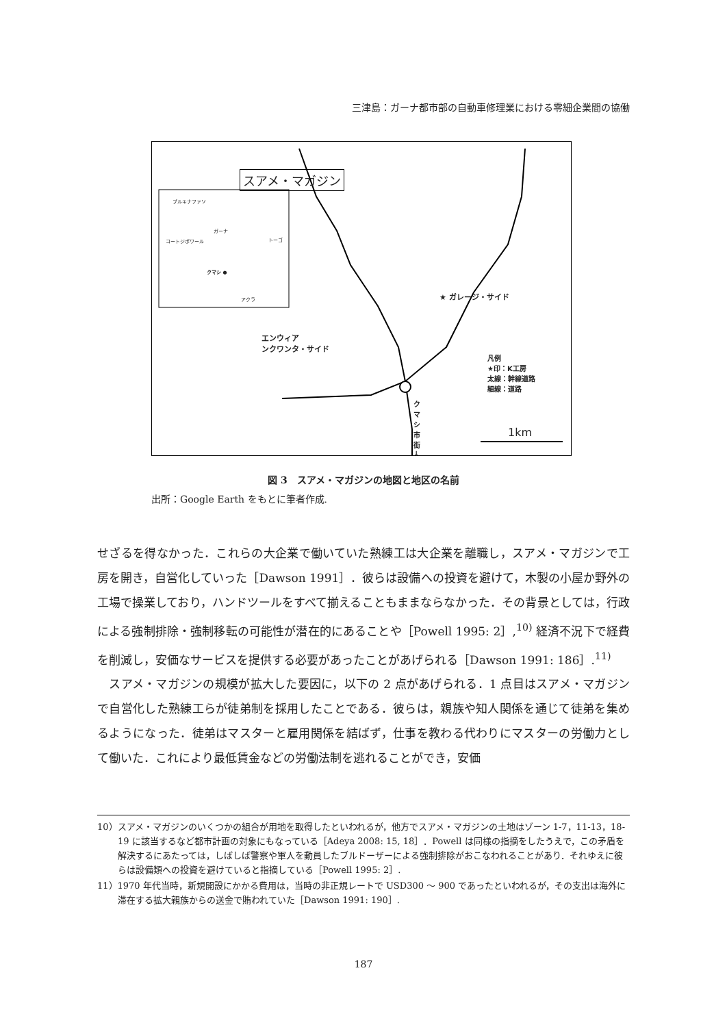三津島：ガーナ都市部の自動車修理業における零細企業間の協働
スアメ・マガジン
ブルキナファソ
ガーナ
コートジボワール トーゴ
クマシ ●
アクラ ★ ガレージ・サイド
エンウィア
ンクワンタ・サイド
凡例
★印：K工房
太線：幹線道路
細線：道路
クマシ市街↓
1km
図 3　スアメ・マガジンの地図と地区の名前
出所：Google Earth をもとに筆者作成.
せざるを得なかった．これらの大企業で働いていた熟練工は大企業を離職し，スアメ・マガジンで工房を開き，自営化していった［Dawson 1991］．彼らは設備への投資を避けて，木製の小屋か野外の工場で操業しており，ハンドツールをすべて揃えることもままならなかった．その背景としては，行政による強制排除・強制移転の可能性が潜在的にあることや［Powell 1995: 2］,<sup>10)</sup> 経済不況下で経費を削減し，安価なサービスを提供する必要があったことがあげられる［Dawson 1991: 186］.<sup>11)</sup>
　スアメ・マガジンの規模が拡大した要因に，以下の 2 点があげられる．1 点目はスアメ・マガジンで自営化した熟練工らが徒弟制を採用したことである．彼らは，親族や知人関係を通じて徒弟を集めるようになった．徒弟はマスターと雇用関係を結ばず，仕事を教わる代わりにマスターの労働力として働いた．これにより最低賃金などの労働法制を逃れることができ，安価
10）スアメ・マガジンのいくつかの組合が用地を取得したといわれるが，他方でスアメ・マガジンの土地はゾーン 1-7，11-13，18-19 に該当するなど都市計画の対象にもなっている［Adeya 2008: 15, 18］．Powell は同様の指摘をしたうえで，この矛盾を解決するにあたっては，しばしば警察や軍人を動員したブルドーザーによる強制排除がおこなわれることがあり．それゆえに彼らは設備類への投資を避けていると指摘している［Powell 1995: 2］.
11）1970 年代当時，新規開設にかかる費用は，当時の非正規レートで USD300 ～ 900 であったといわれるが，その支出は海外に滞在する拡大親族からの送金で賄われていた［Dawson 1991: 190］.
187